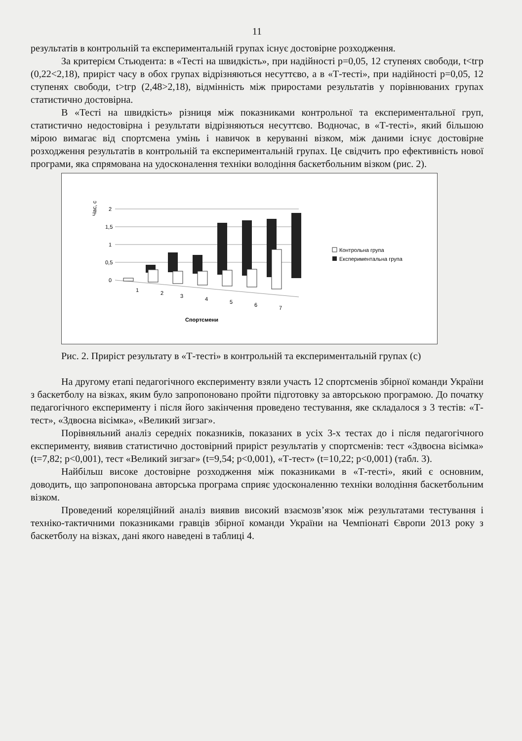11
результатів в контрольній та експериментальній групах існує достовірне розходження.
За критерієм Стьюдента: в «Тесті на швидкість», при надійності p=0,05, 12 ступенях свободи, t<tгр (0,22<2,18), приріст часу в обох групах відрізняються несуттєво, а в «Т-тесті», при надійності p=0,05, 12 ступенях свободи, t>tгр (2,48>2,18), відмінність між приростами результатів у порівнюваних групах статистично достовірна.
В «Тесті на швидкість» різниця між показниками контрольної та експериментальної груп, статистично недостовірна і результати відрізняються несуттєво. Водночас, в «Т-тесті», який більшою мірою вимагає від спортсмена умінь і навичок в керуванні візком, між даними існує достовірне розходження результатів в контрольній та експериментальній групах. Це свідчить про ефективність нової програми, яка спрямована на удосконалення техніки володіння баскетбольним візком (рис. 2).
Час, с
2
1,5
1
0,5
0
1
2
3
4
5
6
7
Спортсмени
Контрольна група
Експериментальна група
Рис. 2. Приріст результату в «Т-тесті» в контрольній та експериментальній групах (с)
На другому етапі педагогічного експерименту взяли участь 12 спортсменів збірної команди України з баскетболу на візках, яким було запропоновано пройти підготовку за авторською програмою. До початку педагогічного експерименту і після його закінчення проведено тестування, яке складалося з 3 тестів: «Т-тест», «Здвоєна вісімка», «Великий зигзаг».
Порівняльний аналіз середніх показників, показаних в усіх 3-х тестах до і після педагогічного експерименту, виявив статистично достовірний приріст результатів у спортсменів: тест «Здвоєна вісімка» (t=7,82; p<0,001), тест «Великий зигзаг» (t=9,54; p<0,001), «Т-тест» (t=10,22; p<0,001) (табл. 3).
Найбільш високе достовірне розходження між показниками в «Т-тесті», який є основним, доводить, що запропонована авторська програма сприяє удосконаленню техніки володіння баскетбольним візком.
Проведений кореляційний аналіз виявив високий взаємозв’язок між результатами тестування і техніко-тактичними показниками гравців збірної команди України на Чемпіонаті Європи 2013 року з баскетболу на візках, дані якого наведені в таблиці 4.